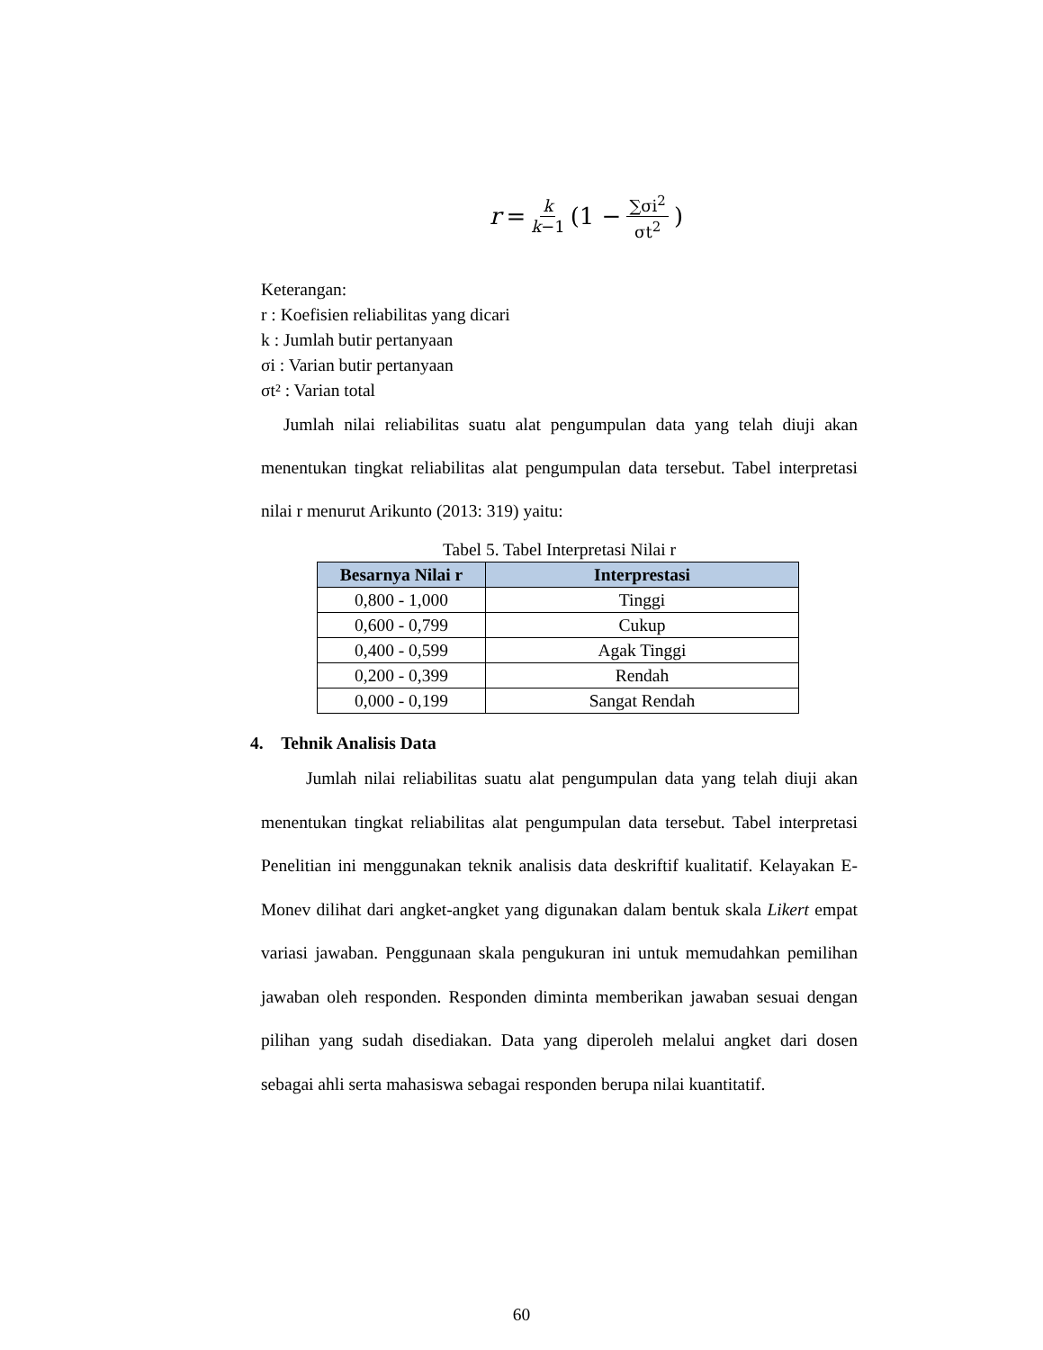r = k k−1 (1 − ∑σi<sup>2</sup> σt<sup>2</sup>)
Keterangan:
r : Koefisien reliabilitas yang dicari
k : Jumlah butir pertanyaan
σi : Varian butir pertanyaan
σt² : Varian total
Jumlah nilai reliabilitas suatu alat pengumpulan data yang telah diuji akan menentukan tingkat reliabilitas alat pengumpulan data tersebut. Tabel interpretasi nilai r menurut Arikunto (2013: 319) yaitu:
Tabel 5. Tabel Interpretasi Nilai r
| Besarnya Nilai r | Interprestasi |
| --- | --- |
| 0,800 - 1,000 | Tinggi |
| 0,600 - 0,799 | Cukup |
| 0,400 - 0,599 | Agak Tinggi |
| 0,200 - 0,399 | Rendah |
| 0,000 - 0,199 | Sangat Rendah |
4. Tehnik Analisis Data
Jumlah nilai reliabilitas suatu alat pengumpulan data yang telah diuji akan menentukan tingkat reliabilitas alat pengumpulan data tersebut. Tabel interpretasi Penelitian ini menggunakan teknik analisis data deskriftif kualitatif. Kelayakan E-Monev dilihat dari angket-angket yang digunakan dalam bentuk skala Likert empat variasi jawaban. Penggunaan skala pengukuran ini untuk memudahkan pemilihan jawaban oleh responden. Responden diminta memberikan jawaban sesuai dengan pilihan yang sudah disediakan. Data yang diperoleh melalui angket dari dosen sebagai ahli serta mahasiswa sebagai responden berupa nilai kuantitatif.
60